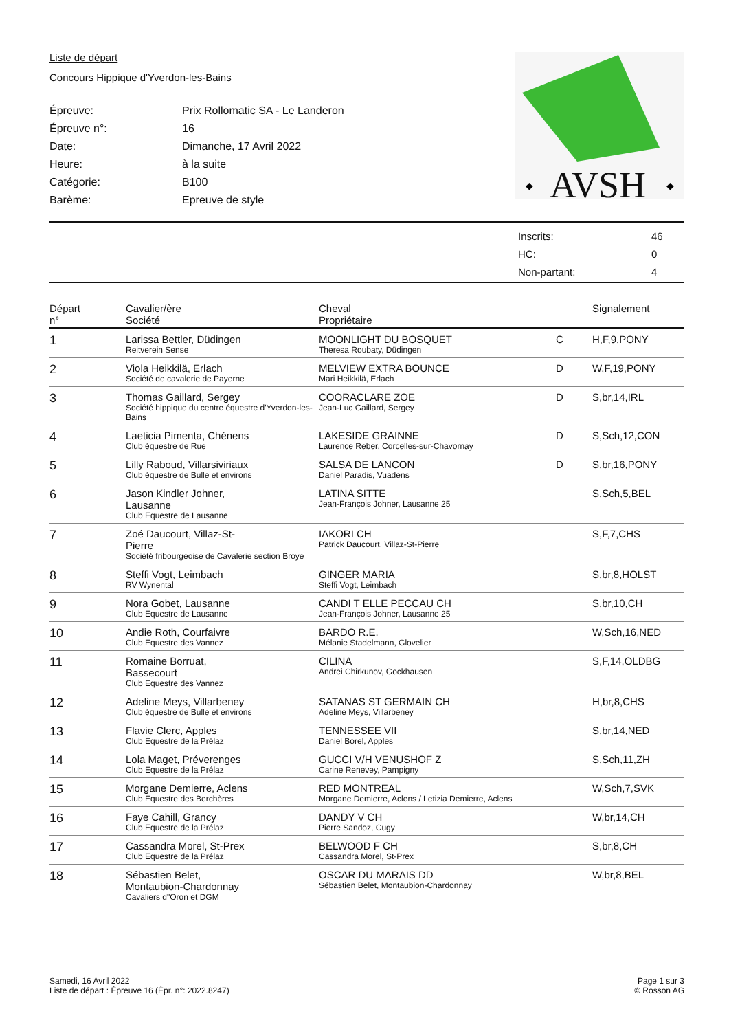Liste de départ
Concours Hippique d'Yverdon-les-Bains
| Épreuve: | Prix Rollomatic SA - Le Landeron |
| Épreuve n°: | 16 |
| Date: | Dimanche, 17 Avril 2022 |
| Heure: | à la suite |
| Catégorie: | B100 |
| Barème: | Epreuve de style |
AVSH
◆
◆
| Inscrits: | 46 |
| HC: | 0 |
| Non-partant: | 4 |
| Départ n° | Cavalier/ère Société | Cheval Propriétaire | | Signalement |
| --- | --- | --- | --- | --- |
| 1 | Larissa Bettler, Düdingen Reitverein Sense | MOONLIGHT DU BOSQUET Theresa Roubaty, Düdingen | C | H,F,9,PONY |
| 2 | Viola Heikkilä, Erlach Société de cavalerie de Payerne | MELVIEW EXTRA BOUNCE Mari Heikkilä, Erlach | D | W,F,19,PONY |
| 3 | Thomas Gaillard, Sergey Société hippique du centre équestre d'Yverdon-les-Bains | COORACLARE ZOE Jean-Luc Gaillard, Sergey | D | S,br,14,IRL |
| 4 | Laeticia Pimenta, Chénens Club équestre de Rue | LAKESIDE GRAINNE Laurence Reber, Corcelles-sur-Chavornay | D | S,Sch,12,CON |
| 5 | Lilly Raboud, Villarsiviriaux Club équestre de Bulle et environs | SALSA DE LANCON Daniel Paradis, Vuadens | D | S,br,16,PONY |
| 6 | Jason Kindler Johner, Lausanne Club Equestre de Lausanne | LATINA SITTE Jean-François Johner, Lausanne 25 | | S,Sch,5,BEL |
| 7 | Zoé Daucourt, Villaz-St- Pierre Société fribourgeoise de Cavalerie section Broye | IAKORI CH Patrick Daucourt, Villaz-St-Pierre | | S,F,7,CHS |
| 8 | Steffi Vogt, Leimbach RV Wynental | GINGER MARIA Steffi Vogt, Leimbach | | S,br,8,HOLST |
| 9 | Nora Gobet, Lausanne Club Equestre de Lausanne | CANDI T ELLE PECCAU CH Jean-François Johner, Lausanne 25 | | S,br,10,CH |
| 10 | Andie Roth, Courfaivre Club Equestre des Vannez | BARDO R.E. Mélanie Stadelmann, Glovelier | | W,Sch,16,NED |
| 11 | Romaine Borruat, Bassecourt Club Equestre des Vannez | CILINA Andrei Chirkunov, Gockhausen | | S,F,14,OLDBG |
| 12 | Adeline Meys, Villarbeney Club équestre de Bulle et environs | SATANAS ST GERMAIN CH Adeline Meys, Villarbeney | | H,br,8,CHS |
| 13 | Flavie Clerc, Apples Club Equestre de la Prélaz | TENNESSEE VII Daniel Borel, Apples | | S,br,14,NED |
| 14 | Lola Maget, Préverenges Club Equestre de la Prélaz | GUCCI V/H VENUSHOF Z Carine Renevey, Pampigny | | S,Sch,11,ZH |
| 15 | Morgane Demierre, Aclens Club Equestre des Berchères | RED MONTREAL Morgane Demierre, Aclens / Letizia Demierre, Aclens | | W,Sch,7,SVK |
| 16 | Faye Cahill, Grancy Club Equestre de la Prélaz | DANDY V CH Pierre Sandoz, Cugy | | W,br,14,CH |
| 17 | Cassandra Morel, St-Prex Club Equestre de la Prélaz | BELWOOD F CH Cassandra Morel, St-Prex | | S,br,8,CH |
| 18 | Sébastien Belet, Montaubion-Chardonnay Cavaliers d"Oron et DGM | OSCAR DU MARAIS DD Sébastien Belet, Montaubion-Chardonnay | | W,br,8,BEL |
Samedi, 16 Avril 2022
Liste de départ : Épreuve 16 (Épr. n°: 2022.8247)
Page 1 sur 3
© Rosson AG